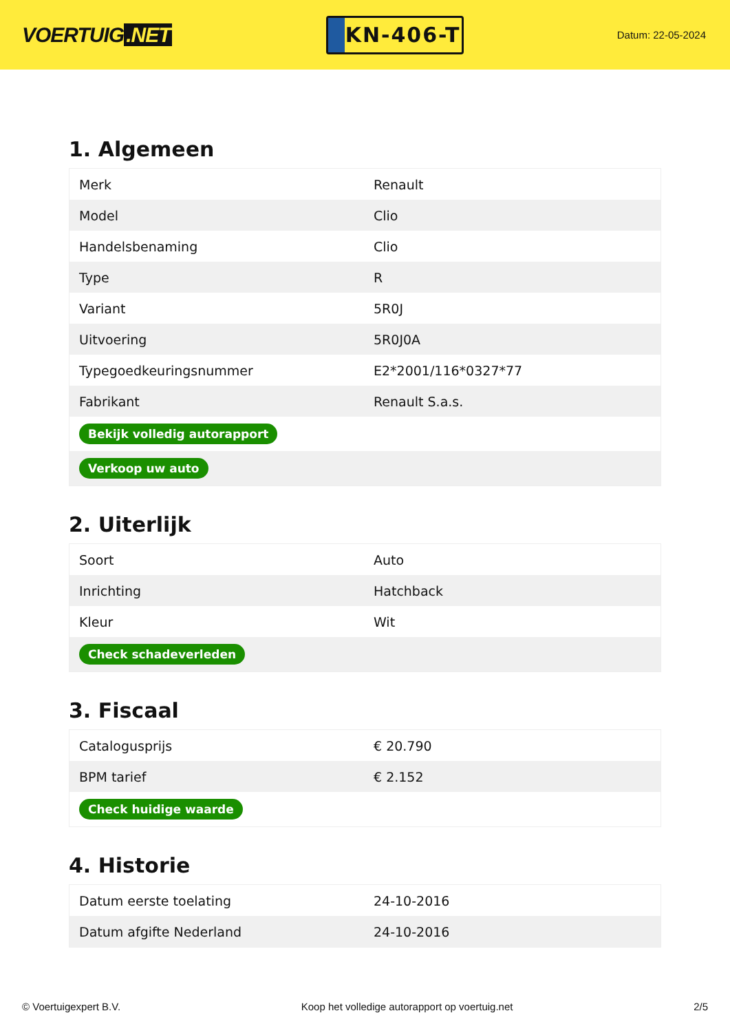VOERTUIG.NET
KN-406-T
Datum: 22-05-2024
1. Algemeen
| Merk | Renault |
| Model | Clio |
| Handelsbenaming | Clio |
| Type | R |
| Variant | 5R0J |
| Uitvoering | 5R0J0A |
| Typegoedkeuringsnummer | E2*2001/116*0327*77 |
| Fabrikant | Renault S.a.s. |
| Bekijk volledig autorapport | |
| Verkoop uw auto | |
2. Uiterlijk
| Soort | Auto |
| Inrichting | Hatchback |
| Kleur | Wit |
| Check schadeverleden | |
3. Fiscaal
| Catalogusprijs | € 20.790 |
| BPM tarief | € 2.152 |
| Check huidige waarde | |
4. Historie
| Datum eerste toelating | 24-10-2016 |
| Datum afgifte Nederland | 24-10-2016 |
© Voertuigexpert B.V. Koop het volledige autorapport op voertuig.net 2/5